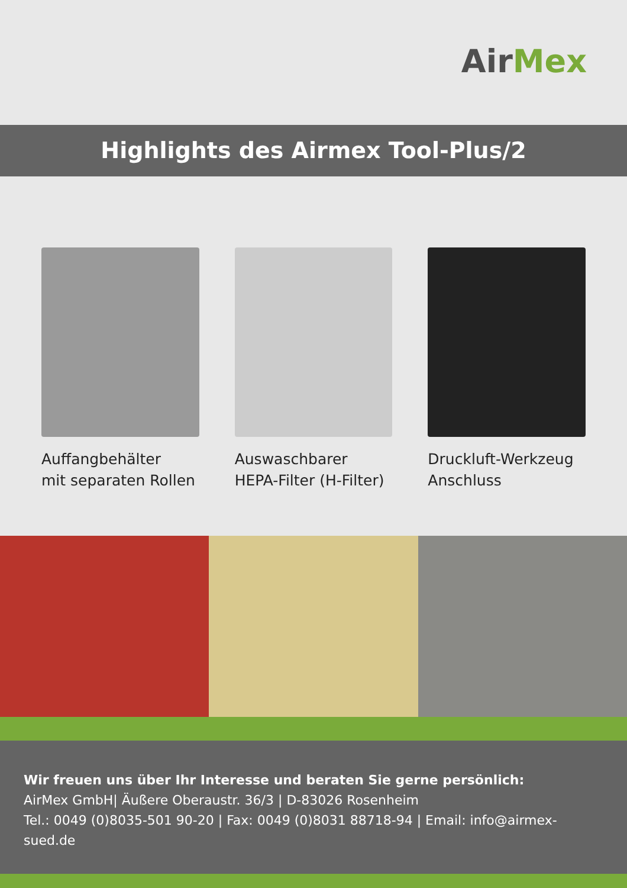AirMex
Highlights des Airmex Tool-Plus/2
Auffangbehälter
mit separaten Rollen
Auswaschbarer
HEPA-Filter (H-Filter)
Druckluft-Werkzeug
Anschluss
Wir freuen uns über Ihr Interesse und beraten Sie gerne persönlich:
AirMex GmbH| Äußere Oberaustr. 36/3 | D-83026 Rosenheim
Tel.: 0049 (0)8035-501 90-20 | Fax: 0049 (0)8031 88718-94 | Email: info@airmex-sued.de